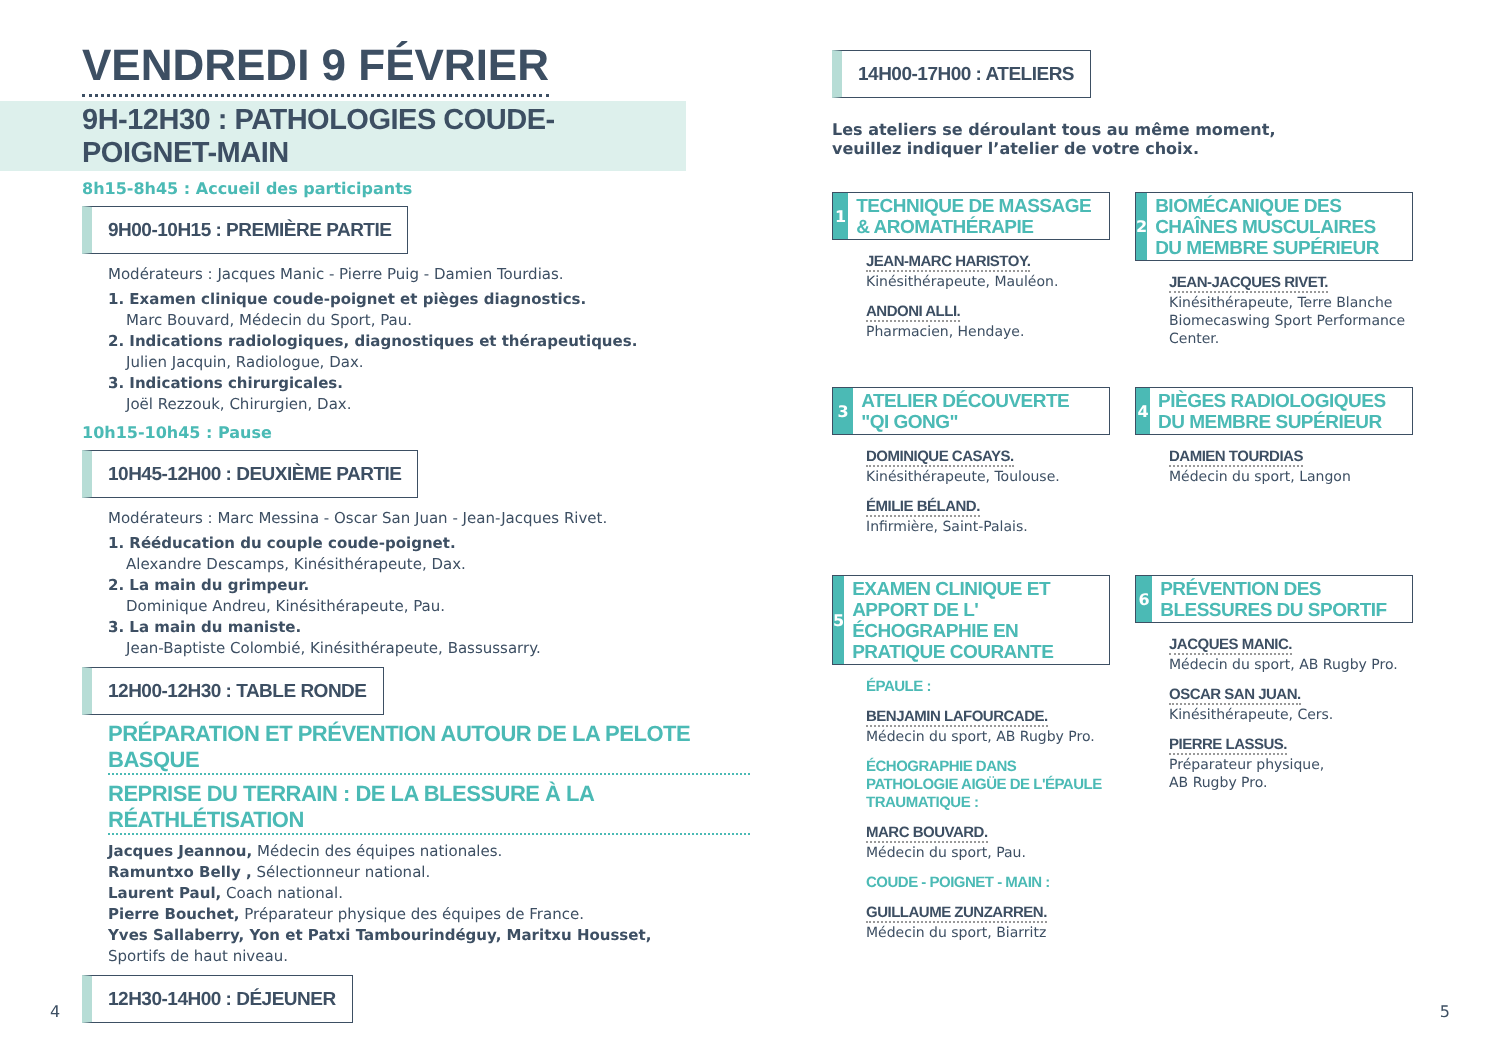VENDREDI 9 FÉVRIER
9H-12H30 : PATHOLOGIES COUDE-POIGNET-MAIN
8h15-8h45 : Accueil des participants
9H00-10H15 : PREMIÈRE PARTIE
Modérateurs : Jacques Manic - Pierre Puig - Damien Tourdias.
1. Examen clinique coude-poignet et pièges diagnostics.
Marc Bouvard, Médecin du Sport, Pau.
2. Indications radiologiques, diagnostiques et thérapeutiques.
Julien Jacquin, Radiologue, Dax.
3. Indications chirurgicales.
Joël Rezzouk, Chirurgien, Dax.
10h15-10h45 : Pause
10H45-12H00 : DEUXIÈME PARTIE
Modérateurs : Marc Messina - Oscar San Juan - Jean-Jacques Rivet.
1. Rééducation du couple coude-poignet.
Alexandre Descamps, Kinésithérapeute, Dax.
2. La main du grimpeur.
Dominique Andreu, Kinésithérapeute, Pau.
3. La main du maniste.
Jean-Baptiste Colombié, Kinésithérapeute, Bassussarry.
12H00-12H30 : TABLE RONDE
PRÉPARATION ET PRÉVENTION AUTOUR DE LA PELOTE BASQUE
REPRISE DU TERRAIN : DE LA BLESSURE À LA RÉATHLÉTISATION
Jacques Jeannou, Médecin des équipes nationales.
Ramuntxo Belly , Sélectionneur national.
Laurent Paul, Coach national.
Pierre Bouchet, Préparateur physique des équipes de France.
Yves Sallaberry, Yon et Patxi Tambourindéguy, Maritxu Housset,
Sportifs de haut niveau.
12H30-14H00 : DÉJEUNER
4
14H00-17H00 : ATELIERS
Les ateliers se déroulant tous au même moment,
veuillez indiquer l’atelier de votre choix.
1
TECHNIQUE DE MASSAGE & AROMATHÉRAPIE
JEAN-MARC HARISTOY.
Kinésithérapeute, Mauléon.
ANDONI ALLI.
Pharmacien, Hendaye.
2
BIOMÉCANIQUE DES CHAÎNES MUSCULAIRES DU MEMBRE SUPÉRIEUR
JEAN-JACQUES RIVET.
Kinésithérapeute, Terre Blanche Biomecaswing Sport Performance Center.
3
ATELIER DÉCOUVERTE "QI GONG"
DOMINIQUE CASAYS.
Kinésithérapeute, Toulouse.
ÉMILIE BÉLAND.
Infirmière, Saint-Palais.
4
PIÈGES RADIOLOGIQUES DU MEMBRE SUPÉRIEUR
DAMIEN TOURDIAS
Médecin du sport, Langon
5
EXAMEN CLINIQUE ET APPORT DE L' ÉCHOGRAPHIE EN PRATIQUE COURANTE
ÉPAULE :
BENJAMIN LAFOURCADE.
Médecin du sport, AB Rugby Pro.
ÉCHOGRAPHIE DANS PATHOLOGIE AIGÜE DE L'ÉPAULE TRAUMATIQUE :
MARC BOUVARD.
Médecin du sport, Pau.
COUDE - POIGNET - MAIN :
GUILLAUME ZUNZARREN.
Médecin du sport, Biarritz
6
PRÉVENTION DES BLESSURES DU SPORTIF
JACQUES MANIC.
Médecin du sport, AB Rugby Pro.
OSCAR SAN JUAN.
Kinésithérapeute, Cers.
PIERRE LASSUS.
Préparateur physique,
AB Rugby Pro.
5